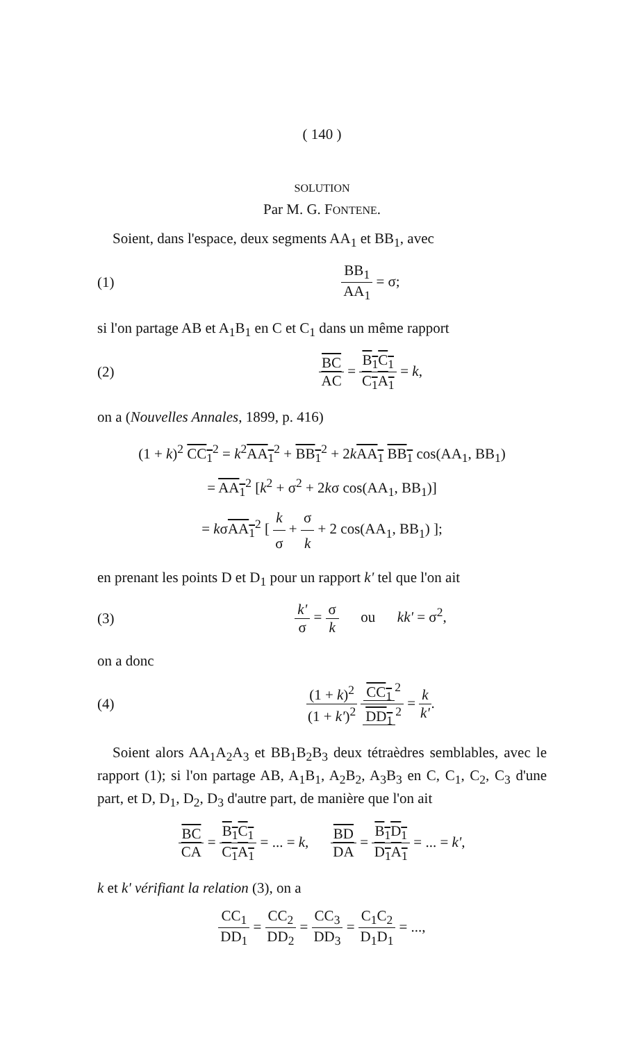( 140 )
SOLUTION
Par M. G. FONTENE.
Soient, dans l'espace, deux segments AA<sub>1</sub> et BB<sub>1</sub>, avec
(1) BB<sub>1</sub> AA<sub>1</sub> = σ;
si l'on partage AB et A<sub>1</sub>B<sub>1</sub> en C et C<sub>1</sub> dans un même rapport
(2) BC AC = B<sub>1</sub>C<sub>1</sub> C<sub>1</sub>A<sub>1</sub> = k,
on a (Nouvelles Annales, 1899, p. 416)
(1 + k)<sup>2</sup> CC<sub>1</sub><sup>2</sup> = k<sup>2</sup>AA<sub>1</sub><sup>2</sup> + BB<sub>1</sub><sup>2</sup> + 2kAA<sub>1</sub> BB<sub>1</sub> cos(AA<sub>1</sub>, BB<sub>1</sub>)
= AA<sub>1</sub><sup>2</sup> [k<sup>2</sup> + σ<sup>2</sup> + 2kσ cos(AA<sub>1</sub>, BB<sub>1</sub>)]
= kσAA<sub>1</sub><sup>2</sup> [ k σ + σ k + 2 cos(AA<sub>1</sub>, BB<sub>1</sub>) ];
en prenant les points D et D<sub>1</sub> pour un rapport k' tel que l'on ait
(3) k' σ = σ k ou kk' = σ<sup>2</sup>,
on a donc
(4) (1 + k)<sup>2</sup> (1 + k')<sup>2</sup> CC<sub>1</sub><sup>2</sup> DD<sub>1</sub><sup>2</sup> = k k'.
Soient alors AA<sub>1</sub>A<sub>2</sub>A<sub>3</sub> et BB<sub>1</sub>B<sub>2</sub>B<sub>3</sub> deux tétraèdres semblables, avec le rapport (1); si l'on partage AB, A<sub>1</sub>B<sub>1</sub>, A<sub>2</sub>B<sub>2</sub>, A<sub>3</sub>B<sub>3</sub> en C, C<sub>1</sub>, C<sub>2</sub>, C<sub>3</sub> d'une part, et D, D<sub>1</sub>, D<sub>2</sub>, D<sub>3</sub> d'autre part, de manière que l'on ait
BC CA = B<sub>1</sub>C<sub>1</sub> C<sub>1</sub>A<sub>1</sub> = ... = k, BD DA = B<sub>1</sub>D<sub>1</sub> D<sub>1</sub>A<sub>1</sub> = ... = k',
k et k' vérifiant la relation (3), on a
CC<sub>1</sub> DD<sub>1</sub> = CC<sub>2</sub> DD<sub>2</sub> = CC<sub>3</sub> DD<sub>3</sub> = C<sub>1</sub>C<sub>2</sub> D<sub>1</sub>D<sub>1</sub> = ...,